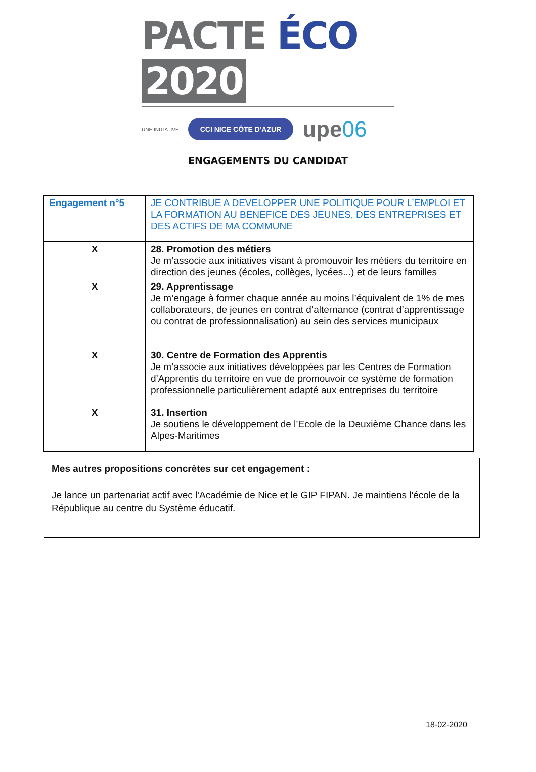PACTE ÉCO 2020
UNE INITIATIVE CCI NICE CÔTE D'AZUR upe06
ENGAGEMENTS DU CANDIDAT
| Engagement n°5 | JE CONTRIBUE A DEVELOPPER UNE POLITIQUE POUR L’EMPLOI ET LA FORMATION AU BENEFICE DES JEUNES, DES ENTREPRISES ET DES ACTIFS DE MA COMMUNE |
| X | 28. Promotion des métiers Je m’associe aux initiatives visant à promouvoir les métiers du territoire en direction des jeunes (écoles, collèges, lycées...) et de leurs familles |
| X | 29. Apprentissage Je m’engage à former chaque année au moins l’équivalent de 1% de mes collaborateurs, de jeunes en contrat d’alternance (contrat d’apprentissage ou contrat de professionnalisation) au sein des services municipaux |
| X | 30. Centre de Formation des Apprentis Je m’associe aux initiatives développées par les Centres de Formation d’Apprentis du territoire en vue de promouvoir ce système de formation professionnelle particulièrement adapté aux entreprises du territoire |
| X | 31. Insertion Je soutiens le développement de l’Ecole de la Deuxième Chance dans les Alpes-Maritimes |
Mes autres propositions concrètes sur cet engagement :
Je lance un partenariat actif avec l'Académie de Nice et le GIP FIPAN. Je maintiens l'école de la République au centre du Système éducatif.
18-02-2020